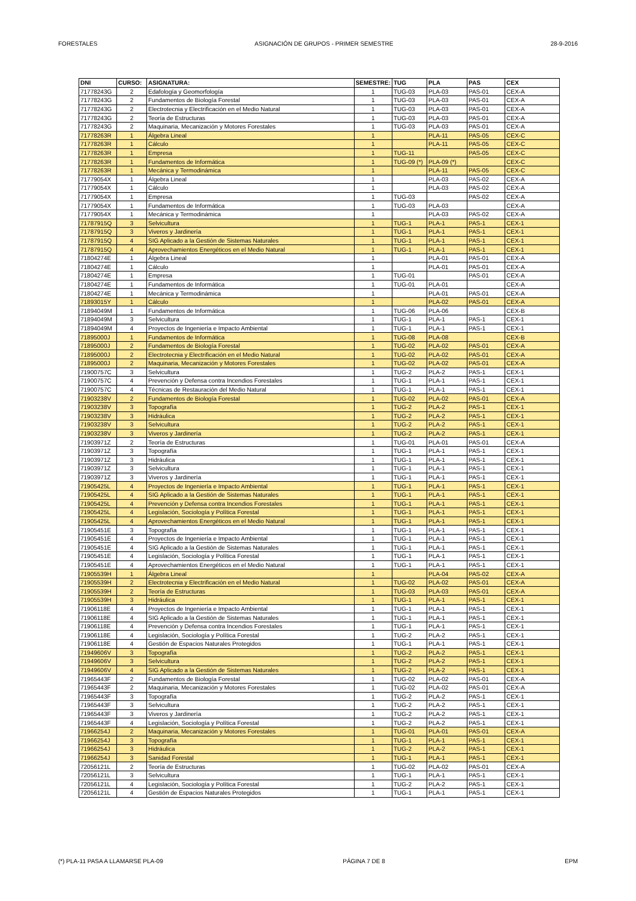FORESTALES ASIGNACIÓN DE GRUPOS - PRIMER SEMESTRE 28-9-2016
| DNI | CURSO: | ASIGNATURA: | SEMESTRE: | TUG | PLA | PAS | CEX |
| --- | --- | --- | --- | --- | --- | --- | --- |
| 71778243G | 2 | Edafología y Geomorfología | 1 | TUG-03 | PLA-03 | PAS-01 | CEX-A |
| 71778243G | 2 | Fundamentos de Biología Forestal | 1 | TUG-03 | PLA-03 | PAS-01 | CEX-A |
| 71778243G | 2 | Electrotecnia y Electrificación en el Medio Natural | 1 | TUG-03 | PLA-03 | PAS-01 | CEX-A |
| 71778243G | 2 | Teoría de Estructuras | 1 | TUG-03 | PLA-03 | PAS-01 | CEX-A |
| 71778243G | 2 | Maquinaria, Mecanización y Motores Forestales | 1 | TUG-03 | PLA-03 | PAS-01 | CEX-A |
| 71778263R | 1 | Álgebra Lineal | 1 | | PLA-11 | PAS-05 | CEX-C |
| 71778263R | 1 | Cálculo | 1 | | PLA-11 | PAS-05 | CEX-C |
| 71778263R | 1 | Empresa | 1 | TUG-11 | | PAS-05 | CEX-C |
| 71778263R | 1 | Fundamentos de Informática | 1 | TUG-09 (*) | PLA-09 (*) | | CEX-C |
| 71778263R | 1 | Mecánica y Termodinámica | 1 | | PLA-11 | PAS-05 | CEX-C |
| 71779054X | 1 | Álgebra Lineal | 1 | | PLA-03 | PAS-02 | CEX-A |
| 71779054X | 1 | Cálculo | 1 | | PLA-03 | PAS-02 | CEX-A |
| 71779054X | 1 | Empresa | 1 | TUG-03 | | PAS-02 | CEX-A |
| 71779054X | 1 | Fundamentos de Informática | 1 | TUG-03 | PLA-03 | | CEX-A |
| 71779054X | 1 | Mecánica y Termodinámica | 1 | | PLA-03 | PAS-02 | CEX-A |
| 71787915Q | 3 | Selvicultura | 1 | TUG-1 | PLA-1 | PAS-1 | CEX-1 |
| 71787915Q | 3 | Viveros y Jardinería | 1 | TUG-1 | PLA-1 | PAS-1 | CEX-1 |
| 71787915Q | 4 | SIG Aplicado a la Gestión de Sistemas Naturales | 1 | TUG-1 | PLA-1 | PAS-1 | CEX-1 |
| 71787915Q | 4 | Aprovechamientos Energéticos en el Medio Natural | 1 | TUG-1 | PLA-1 | PAS-1 | CEX-1 |
| 71804274E | 1 | Álgebra Lineal | 1 | | PLA-01 | PAS-01 | CEX-A |
| 71804274E | 1 | Cálculo | 1 | | PLA-01 | PAS-01 | CEX-A |
| 71804274E | 1 | Empresa | 1 | TUG-01 | | PAS-01 | CEX-A |
| 71804274E | 1 | Fundamentos de Informática | 1 | TUG-01 | PLA-01 | | CEX-A |
| 71804274E | 1 | Mecánica y Termodinámica | 1 | | PLA-01 | PAS-01 | CEX-A |
| 71893015Y | 1 | Cálculo | 1 | | PLA-02 | PAS-01 | CEX-A |
| 71894049M | 1 | Fundamentos de Informática | 1 | TUG-06 | PLA-06 | | CEX-B |
| 71894049M | 3 | Selvicultura | 1 | TUG-1 | PLA-1 | PAS-1 | CEX-1 |
| 71894049M | 4 | Proyectos de Ingeniería e Impacto Ambiental | 1 | TUG-1 | PLA-1 | PAS-1 | CEX-1 |
| 71895000J | 1 | Fundamentos de Informática | 1 | TUG-08 | PLA-08 | | CEX-B |
| 71895000J | 2 | Fundamentos de Biología Forestal | 1 | TUG-02 | PLA-02 | PAS-01 | CEX-A |
| 71895000J | 2 | Electrotecnia y Electrificación en el Medio Natural | 1 | TUG-02 | PLA-02 | PAS-01 | CEX-A |
| 71895000J | 2 | Maquinaria, Mecanización y Motores Forestales | 1 | TUG-02 | PLA-02 | PAS-01 | CEX-A |
| 71900757C | 3 | Selvicultura | 1 | TUG-2 | PLA-2 | PAS-1 | CEX-1 |
| 71900757C | 4 | Prevención y Defensa contra Incendios Forestales | 1 | TUG-1 | PLA-1 | PAS-1 | CEX-1 |
| 71900757C | 4 | Técnicas de Restauración del Medio Natural | 1 | TUG-1 | PLA-1 | PAS-1 | CEX-1 |
| 71903238V | 2 | Fundamentos de Biología Forestal | 1 | TUG-02 | PLA-02 | PAS-01 | CEX-A |
| 71903238V | 3 | Topografía | 1 | TUG-2 | PLA-2 | PAS-1 | CEX-1 |
| 71903238V | 3 | Hidráulica | 1 | TUG-2 | PLA-2 | PAS-1 | CEX-1 |
| 71903238V | 3 | Selvicultura | 1 | TUG-2 | PLA-2 | PAS-1 | CEX-1 |
| 71903238V | 3 | Viveros y Jardinería | 1 | TUG-2 | PLA-2 | PAS-1 | CEX-1 |
| 71903971Z | 2 | Teoría de Estructuras | 1 | TUG-01 | PLA-01 | PAS-01 | CEX-A |
| 71903971Z | 3 | Topografía | 1 | TUG-1 | PLA-1 | PAS-1 | CEX-1 |
| 71903971Z | 3 | Hidráulica | 1 | TUG-1 | PLA-1 | PAS-1 | CEX-1 |
| 71903971Z | 3 | Selvicultura | 1 | TUG-1 | PLA-1 | PAS-1 | CEX-1 |
| 71903971Z | 3 | Viveros y Jardinería | 1 | TUG-1 | PLA-1 | PAS-1 | CEX-1 |
| 71905425L | 4 | Proyectos de Ingeniería e Impacto Ambiental | 1 | TUG-1 | PLA-1 | PAS-1 | CEX-1 |
| 71905425L | 4 | SIG Aplicado a la Gestión de Sistemas Naturales | 1 | TUG-1 | PLA-1 | PAS-1 | CEX-1 |
| 71905425L | 4 | Prevención y Defensa contra Incendios Forestales | 1 | TUG-1 | PLA-1 | PAS-1 | CEX-1 |
| 71905425L | 4 | Legislación, Sociología y Política Forestal | 1 | TUG-1 | PLA-1 | PAS-1 | CEX-1 |
| 71905425L | 4 | Aprovechamientos Energéticos en el Medio Natural | 1 | TUG-1 | PLA-1 | PAS-1 | CEX-1 |
| 71905451E | 3 | Topografía | 1 | TUG-1 | PLA-1 | PAS-1 | CEX-1 |
| 71905451E | 4 | Proyectos de Ingeniería e Impacto Ambiental | 1 | TUG-1 | PLA-1 | PAS-1 | CEX-1 |
| 71905451E | 4 | SIG Aplicado a la Gestión de Sistemas Naturales | 1 | TUG-1 | PLA-1 | PAS-1 | CEX-1 |
| 71905451E | 4 | Legislación, Sociología y Política Forestal | 1 | TUG-1 | PLA-1 | PAS-1 | CEX-1 |
| 71905451E | 4 | Aprovechamientos Energéticos en el Medio Natural | 1 | TUG-1 | PLA-1 | PAS-1 | CEX-1 |
| 71905539H | 1 | Álgebra Lineal | 1 | | PLA-04 | PAS-02 | CEX-A |
| 71905539H | 2 | Electrotecnia y Electrificación en el Medio Natural | 1 | TUG-02 | PLA-02 | PAS-01 | CEX-A |
| 71905539H | 2 | Teoría de Estructuras | 1 | TUG-03 | PLA-03 | PAS-01 | CEX-A |
| 71905539H | 3 | Hidráulica | 1 | TUG-1 | PLA-1 | PAS-1 | CEX-1 |
| 71906118E | 4 | Proyectos de Ingeniería e Impacto Ambiental | 1 | TUG-1 | PLA-1 | PAS-1 | CEX-1 |
| 71906118E | 4 | SIG Aplicado a la Gestión de Sistemas Naturales | 1 | TUG-1 | PLA-1 | PAS-1 | CEX-1 |
| 71906118E | 4 | Prevención y Defensa contra Incendios Forestales | 1 | TUG-1 | PLA-1 | PAS-1 | CEX-1 |
| 71906118E | 4 | Legislación, Sociología y Política Forestal | 1 | TUG-2 | PLA-2 | PAS-1 | CEX-1 |
| 71906118E | 4 | Gestión de Espacios Naturales Protegidos | 1 | TUG-1 | PLA-1 | PAS-1 | CEX-1 |
| 71949606V | 3 | Topografía | 1 | TUG-2 | PLA-2 | PAS-1 | CEX-1 |
| 71949606V | 3 | Selvicultura | 1 | TUG-2 | PLA-2 | PAS-1 | CEX-1 |
| 71949606V | 4 | SIG Aplicado a la Gestión de Sistemas Naturales | 1 | TUG-2 | PLA-2 | PAS-1 | CEX-1 |
| 71965443F | 2 | Fundamentos de Biología Forestal | 1 | TUG-02 | PLA-02 | PAS-01 | CEX-A |
| 71965443F | 2 | Maquinaria, Mecanización y Motores Forestales | 1 | TUG-02 | PLA-02 | PAS-01 | CEX-A |
| 71965443F | 3 | Topografía | 1 | TUG-2 | PLA-2 | PAS-1 | CEX-1 |
| 71965443F | 3 | Selvicultura | 1 | TUG-2 | PLA-2 | PAS-1 | CEX-1 |
| 71965443F | 3 | Viveros y Jardinería | 1 | TUG-2 | PLA-2 | PAS-1 | CEX-1 |
| 71965443F | 4 | Legislación, Sociología y Política Forestal | 1 | TUG-2 | PLA-2 | PAS-1 | CEX-1 |
| 71966254J | 2 | Maquinaria, Mecanización y Motores Forestales | 1 | TUG-01 | PLA-01 | PAS-01 | CEX-A |
| 71966254J | 3 | Topografía | 1 | TUG-1 | PLA-1 | PAS-1 | CEX-1 |
| 71966254J | 3 | Hidráulica | 1 | TUG-2 | PLA-2 | PAS-1 | CEX-1 |
| 71966254J | 3 | Sanidad Forestal | 1 | TUG-1 | PLA-1 | PAS-1 | CEX-1 |
| 72056121L | 2 | Teoría de Estructuras | 1 | TUG-02 | PLA-02 | PAS-01 | CEX-A |
| 72056121L | 3 | Selvicultura | 1 | TUG-1 | PLA-1 | PAS-1 | CEX-1 |
| 72056121L | 4 | Legislación, Sociología y Política Forestal | 1 | TUG-2 | PLA-2 | PAS-1 | CEX-1 |
| 72056121L | 4 | Gestión de Espacios Naturales Protegidos | 1 | TUG-1 | PLA-1 | PAS-1 | CEX-1 |
(*) PLA-11 PASA A LLAMARSE PLA-09 PÁGINA 7 DE 8 EPM